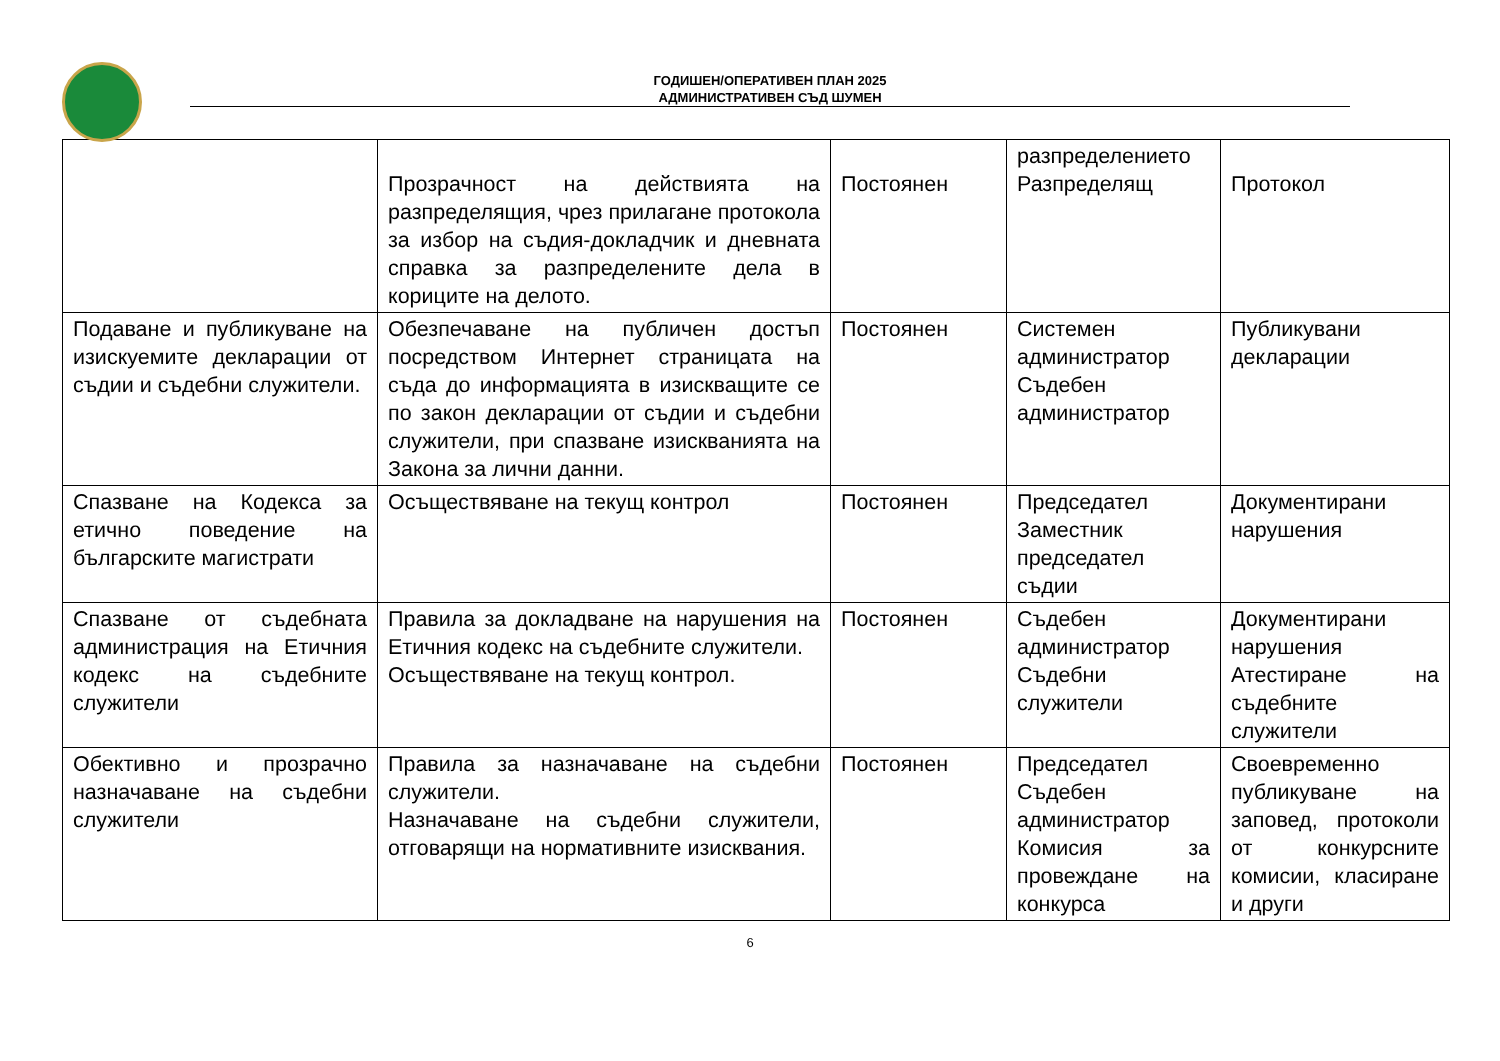ГОДИШЕН/ОПЕРАТИВЕН ПЛАН 2025
АДМИНИСТРАТИВЕН СЪД ШУМЕН
| | Прозрачност на действията на разпределящия, чрез прилагане протокола за избор на съдия-докладчик и дневната справка за разпределените дела в кориците на делото. | Постоянен | разпределението Разпределящ | Протокол |
| Подаване и публикуване на изискуемите декларации от съдии и съдебни служители. | Обезпечаване на публичен достъп посредством Интернет страницата на съда до информацията в изискващите се по закон декларации от съдии и съдебни служители, при спазване изискванията на Закона за лични данни. | Постоянен | Системен администратор Съдебен администратор | Публикувани декларации |
| Спазване на Кодекса за етично поведение на българските магистрати | Осъществяване на текущ контрол | Постоянен | Председател Заместник председател съдии | Документирани нарушения |
| Спазване от съдебната администрация на Етичния кодекс на съдебните служители | Правила за докладване на нарушения на Етичния кодекс на съдебните служители. Осъществяване на текущ контрол. | Постоянен | Съдебен администратор Съдебни служители | Документирани нарушения Атестиране на съдебните служители |
| Обективно и прозрачно назначаване на съдебни служители | Правила за назначаване на съдебни служители. Назначаване на съдебни служители, отговарящи на нормативните изисквания. | Постоянен | Председател Съдебен администратор Комисия за провеждане на конкурса | Своевременно публикуване на заповед, протоколи от конкурсните комисии, класиране и други |
6